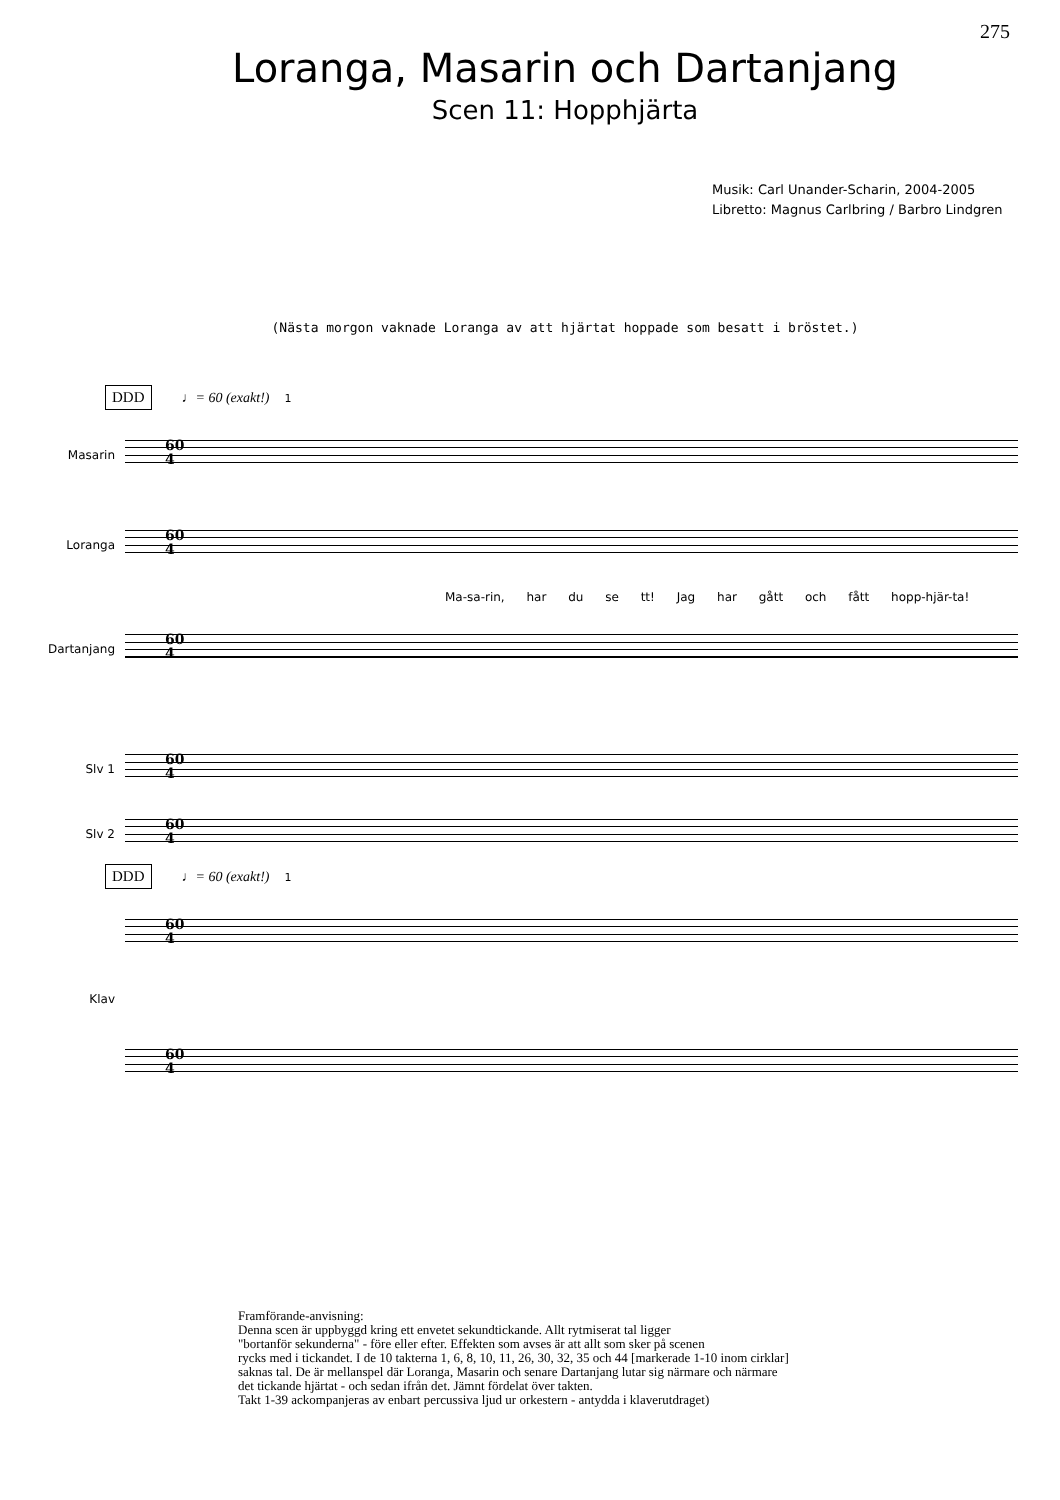275
Loranga, Masarin och Dartanjang
Scen 11: Hopphjärta
Musik: Carl Unander-Scharin, 2004-2005
Libretto: Magnus Carlbring / Barbro Lindgren
(Nästa morgon vaknade Loranga av att hjärtat hoppade som besatt i bröstet.)
DDD ♩= 60 (exakt!) 1
Masarin
60
4
Loranga
60
4
Ma-sa-rin, har du se tt! Jag har gått och fått hopp-hjär-ta!
Dartanjang
60
4
Slv 1
60
4
Slv 2
60
4
DDD ♩= 60 (exakt!) 1
60
4
Klav
60
4
Framförande-anvisning:
Denna scen är uppbyggd kring ett envetet sekundtickande. Allt rytmiserat tal ligger
"bortanför sekunderna" - före eller efter. Effekten som avses är att allt som sker på scenen
rycks med i tickandet. I de 10 takterna 1, 6, 8, 10, 11, 26, 30, 32, 35 och 44 [markerade 1-10 inom cirklar]
saknas tal. De är mellanspel där Loranga, Masarin och senare Dartanjang lutar sig närmare och närmare
det tickande hjärtat - och sedan ifrån det. Jämnt fördelat över takten.
Takt 1-39 ackompanjeras av enbart percussiva ljud ur orkestern - antydda i klaverutdraget)